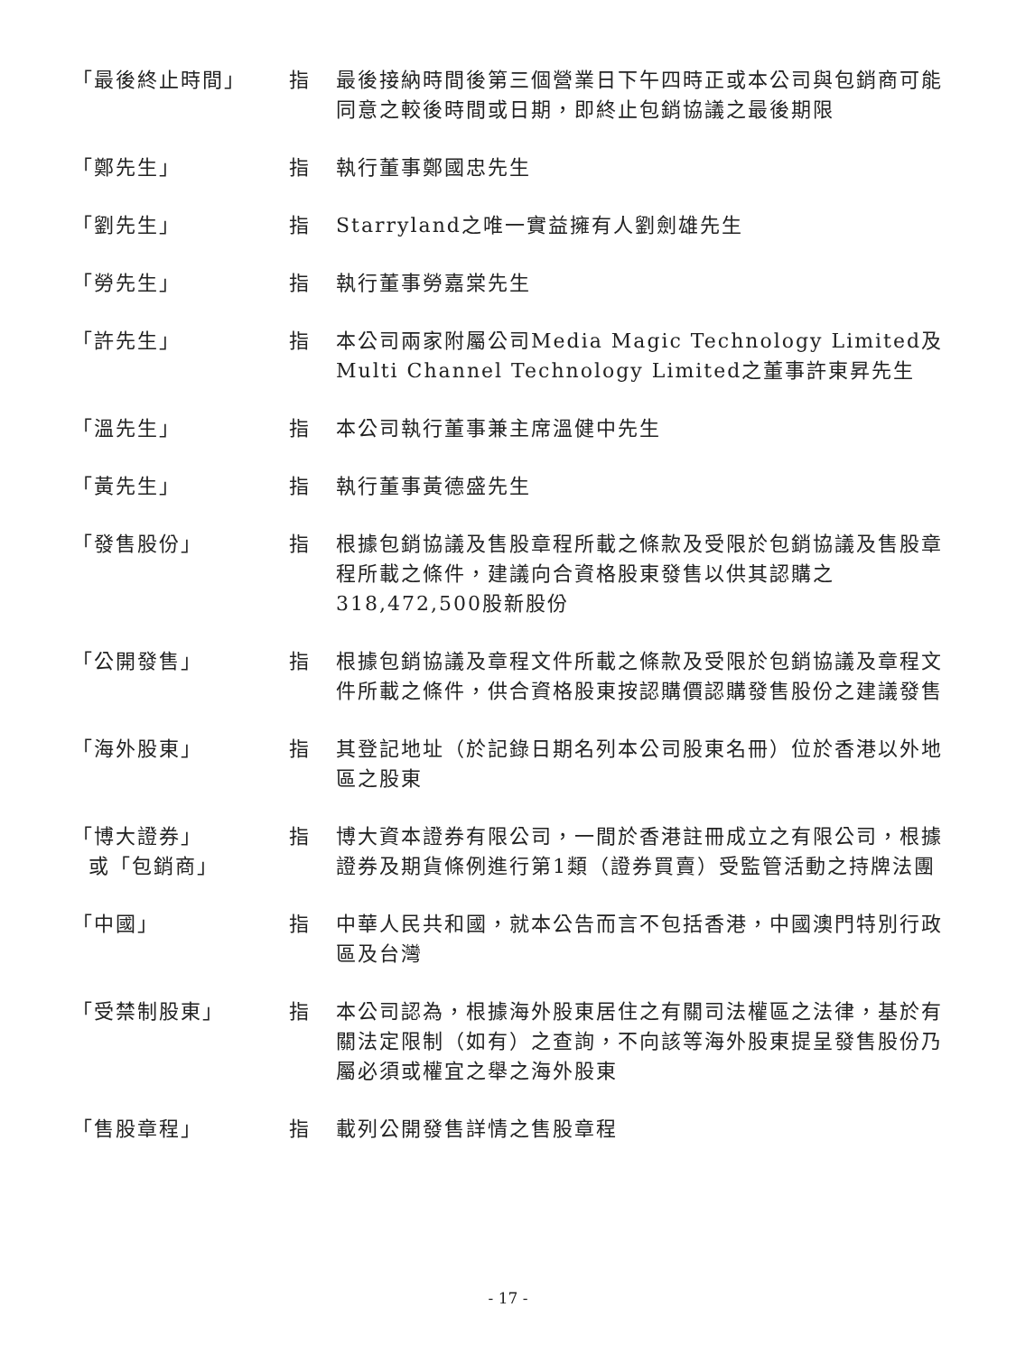| 「最後終止時間」 | 指 | 最後接納時間後第三個營業日下午四時正或本公司與包銷商可能同意之較後時間或日期，即終止包銷協議之最後期限 |
| 「鄭先生」 | 指 | 執行董事鄭國忠先生 |
| 「劉先生」 | 指 | Starryland之唯一實益擁有人劉劍雄先生 |
| 「勞先生」 | 指 | 執行董事勞嘉棠先生 |
| 「許先生」 | 指 | 本公司兩家附屬公司Media Magic Technology Limited及Multi Channel Technology Limited之董事許東昇先生 |
| 「溫先生」 | 指 | 本公司執行董事兼主席溫健中先生 |
| 「黃先生」 | 指 | 執行董事黃德盛先生 |
| 「發售股份」 | 指 | 根據包銷協議及售股章程所載之條款及受限於包銷協議及售股章程所載之條件，建議向合資格股東發售以供其認購之318,472,500股新股份 |
| 「公開發售」 | 指 | 根據包銷協議及章程文件所載之條款及受限於包銷協議及章程文件所載之條件，供合資格股東按認購價認購發售股份之建議發售 |
| 「海外股東」 | 指 | 其登記地址（於記錄日期名列本公司股東名冊）位於香港以外地區之股東 |
| 「博大證券」 或「包銷商」 | 指 | 博大資本證券有限公司，一間於香港註冊成立之有限公司，根據證券及期貨條例進行第1類（證券買賣）受監管活動之持牌法團 |
| 「中國」 | 指 | 中華人民共和國，就本公告而言不包括香港，中國澳門特別行政區及台灣 |
| 「受禁制股東」 | 指 | 本公司認為，根據海外股東居住之有關司法權區之法律，基於有關法定限制（如有）之查詢，不向該等海外股東提呈發售股份乃屬必須或權宜之舉之海外股東 |
| 「售股章程」 | 指 | 載列公開發售詳情之售股章程 |
- 17 -